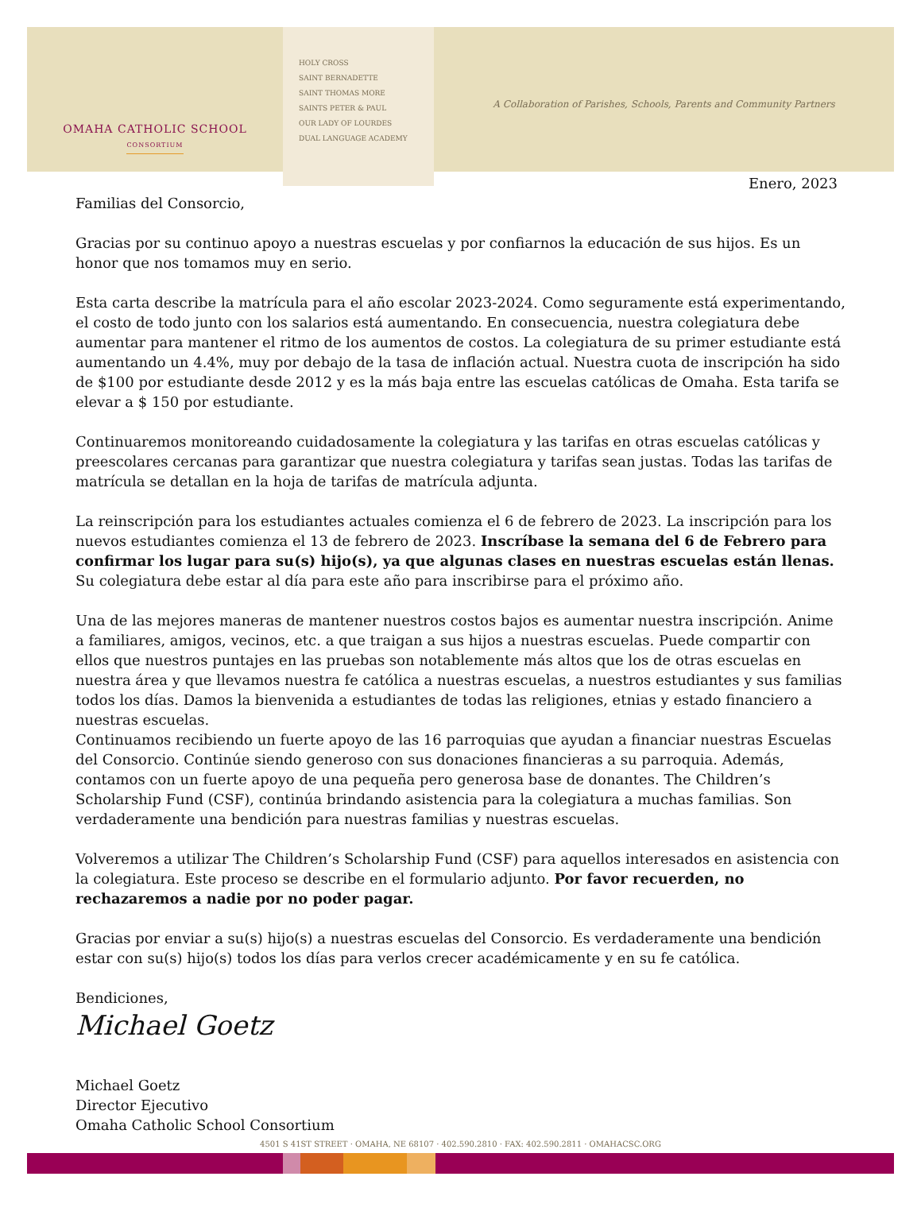OMAHA CATHOLIC SCHOOL
CONSORTIUM
HOLY CROSS
SAINT BERNADETTE
SAINT THOMAS MORE
SAINTS PETER & PAUL
OUR LADY OF LOURDES
DUAL LANGUAGE ACADEMY
A Collaboration of Parishes, Schools, Parents and Community Partners
Enero, 2023
Familias del Consorcio,
Gracias por su continuo apoyo a nuestras escuelas y por confiarnos la educación de sus hijos. Es un honor que nos tomamos muy en serio.
Esta carta describe la matrícula para el año escolar 2023-2024. Como seguramente está experimentando, el costo de todo junto con los salarios está aumentando. En consecuencia, nuestra colegiatura debe aumentar para mantener el ritmo de los aumentos de costos. La colegiatura de su primer estudiante está aumentando un 4.4%, muy por debajo de la tasa de inflación actual. Nuestra cuota de inscripción ha sido de $100 por estudiante desde 2012 y es la más baja entre las escuelas católicas de Omaha. Esta tarifa se elevar a $ 150 por estudiante.
Continuaremos monitoreando cuidadosamente la colegiatura y las tarifas en otras escuelas católicas y preescolares cercanas para garantizar que nuestra colegiatura y tarifas sean justas. Todas las tarifas de matrícula se detallan en la hoja de tarifas de matrícula adjunta.
La reinscripción para los estudiantes actuales comienza el 6 de febrero de 2023. La inscripción para los nuevos estudiantes comienza el 13 de febrero de 2023. Inscríbase la semana del 6 de Febrero para confirmar los lugar para su(s) hijo(s), ya que algunas clases en nuestras escuelas están llenas. Su colegiatura debe estar al día para este año para inscribirse para el próximo año.
Una de las mejores maneras de mantener nuestros costos bajos es aumentar nuestra inscripción. Anime a familiares, amigos, vecinos, etc. a que traigan a sus hijos a nuestras escuelas. Puede compartir con ellos que nuestros puntajes en las pruebas son notablemente más altos que los de otras escuelas en nuestra área y que llevamos nuestra fe católica a nuestras escuelas, a nuestros estudiantes y sus familias todos los días. Damos la bienvenida a estudiantes de todas las religiones, etnias y estado financiero a nuestras escuelas.
Continuamos recibiendo un fuerte apoyo de las 16 parroquias que ayudan a financiar nuestras Escuelas del Consorcio. Continúe siendo generoso con sus donaciones financieras a su parroquia. Además, contamos con un fuerte apoyo de una pequeña pero generosa base de donantes. The Children’s Scholarship Fund (CSF), continúa brindando asistencia para la colegiatura a muchas familias. Son verdaderamente una bendición para nuestras familias y nuestras escuelas.
Volveremos a utilizar The Children’s Scholarship Fund (CSF) para aquellos interesados en asistencia con la colegiatura. Este proceso se describe en el formulario adjunto. Por favor recuerden, no rechazaremos a nadie por no poder pagar.
Gracias por enviar a su(s) hijo(s) a nuestras escuelas del Consorcio. Es verdaderamente una bendición estar con su(s) hijo(s) todos los días para verlos crecer académicamente y en su fe católica.
Bendiciones,
Michael Goetz
Michael Goetz
Director Ejecutivo
Omaha Catholic School Consortium
4501 S 41ST STREET · OMAHA, NE 68107 · 402.590.2810 · FAX: 402.590.2811 · OMAHACSC.ORG